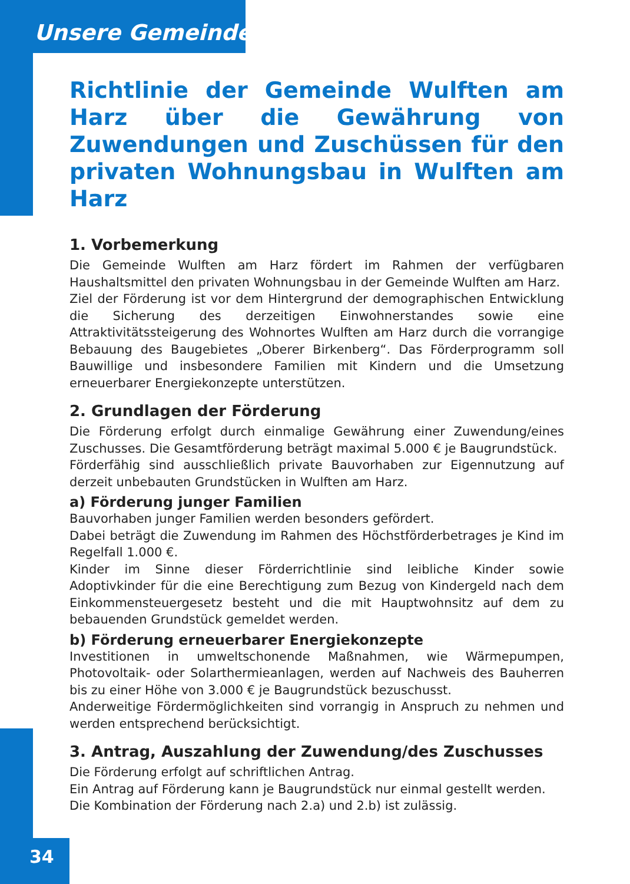Unsere Gemeinde
Richtlinie der Gemeinde Wulften am Harz über die Gewährung von Zuwendungen und Zuschüssen für den privaten Wohnungsbau in Wulften am Harz
1. Vorbemerkung
Die Gemeinde Wulften am Harz fördert im Rahmen der verfügbaren Haushaltsmittel den privaten Wohnungsbau in der Gemeinde Wulften am Harz.
Ziel der Förderung ist vor dem Hintergrund der demographischen Entwicklung die Sicherung des derzeitigen Einwohnerstandes sowie eine Attraktivitätssteigerung des Wohnortes Wulften am Harz durch die vorrangige Bebauung des Baugebietes „Oberer Birkenberg“. Das Förderprogramm soll Bauwillige und insbesondere Familien mit Kindern und die Umsetzung erneuerbarer Energiekonzepte unterstützen.
2. Grundlagen der Förderung
Die Förderung erfolgt durch einmalige Gewährung einer Zuwendung/eines Zuschusses. Die Gesamtförderung beträgt maximal 5.000 € je Baugrundstück.
Förderfähig sind ausschließlich private Bauvorhaben zur Eigennutzung auf derzeit unbebauten Grundstücken in Wulften am Harz.
a) Förderung junger Familien
Bauvorhaben junger Familien werden besonders gefördert.
Dabei beträgt die Zuwendung im Rahmen des Höchstförderbetrages je Kind im Regelfall 1.000 €.
Kinder im Sinne dieser Förderrichtlinie sind leibliche Kinder sowie Adoptivkinder für die eine Berechtigung zum Bezug von Kindergeld nach dem Einkommensteuergesetz besteht und die mit Hauptwohnsitz auf dem zu bebauenden Grundstück gemeldet werden.
b) Förderung erneuerbarer Energiekonzepte
Investitionen in umweltschonende Maßnahmen, wie Wärmepumpen, Photovoltaik- oder Solarthermieanlagen, werden auf Nachweis des Bauherren bis zu einer Höhe von 3.000 € je Baugrundstück bezuschusst.
Anderweitige Fördermöglichkeiten sind vorrangig in Anspruch zu nehmen und werden entsprechend berücksichtigt.
3. Antrag, Auszahlung der Zuwendung/des Zuschusses
Die Förderung erfolgt auf schriftlichen Antrag.
Ein Antrag auf Förderung kann je Baugrundstück nur einmal gestellt werden.
Die Kombination der Förderung nach 2.a) und 2.b) ist zulässig.
34